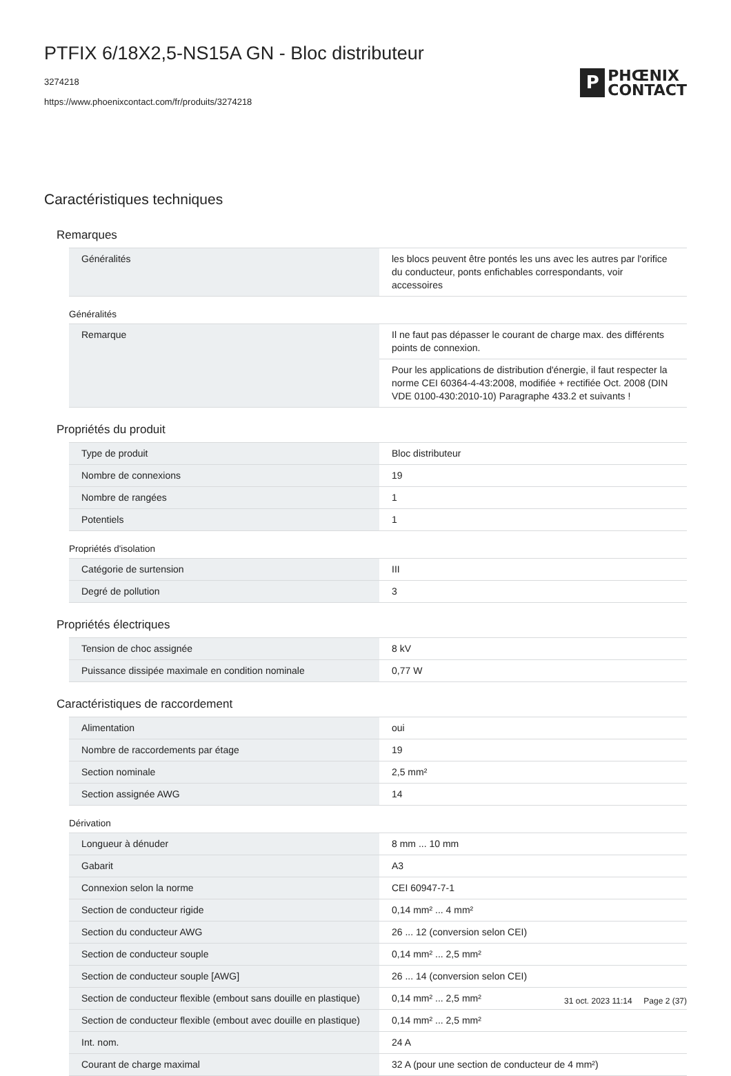PTFIX 6/18X2,5-NS15A GN - Bloc distributeur
3274218
https://www.phoenixcontact.com/fr/produits/3274218
P
PHŒNIX
CONTACT
Caractéristiques techniques
Remarques
| Généralités | les blocs peuvent être pontés les uns avec les autres par l'orifice du conducteur, ponts enfichables correspondants, voir accessoires |
Généralités
| Remarque | Il ne faut pas dépasser le courant de charge max. des différents points de connexion. |
| | Pour les applications de distribution d'énergie, il faut respecter la norme CEI 60364-4-43:2008, modifiée + rectifiée Oct. 2008 (DIN VDE 0100-430:2010-10) Paragraphe 433.2 et suivants ! |
Propriétés du produit
| Type de produit | Bloc distributeur |
| Nombre de connexions | 19 |
| Nombre de rangées | 1 |
| Potentiels | 1 |
Propriétés d'isolation
| Catégorie de surtension | III |
| Degré de pollution | 3 |
Propriétés électriques
| Tension de choc assignée | 8 kV |
| Puissance dissipée maximale en condition nominale | 0,77 W |
Caractéristiques de raccordement
| Alimentation | oui |
| Nombre de raccordements par étage | 19 |
| Section nominale | 2,5 mm² |
| Section assignée AWG | 14 |
Dérivation
| Longueur à dénuder | 8 mm ... 10 mm |
| Gabarit | A3 |
| Connexion selon la norme | CEI 60947-7-1 |
| Section de conducteur rigide | 0,14 mm² ... 4 mm² |
| Section du conducteur AWG | 26 ... 12 (conversion selon CEI) |
| Section de conducteur souple | 0,14 mm² ... 2,5 mm² |
| Section de conducteur souple [AWG] | 26 ... 14 (conversion selon CEI) |
| Section de conducteur flexible (embout sans douille en plastique) | 0,14 mm² ... 2,5 mm² |
| Section de conducteur flexible (embout avec douille en plastique) | 0,14 mm² ... 2,5 mm² |
| Int. nom. | 24 A |
| Courant de charge maximal | 32 A (pour une section de conducteur de 4 mm²) |
31 oct. 2023 11:14 Page 2 (37)